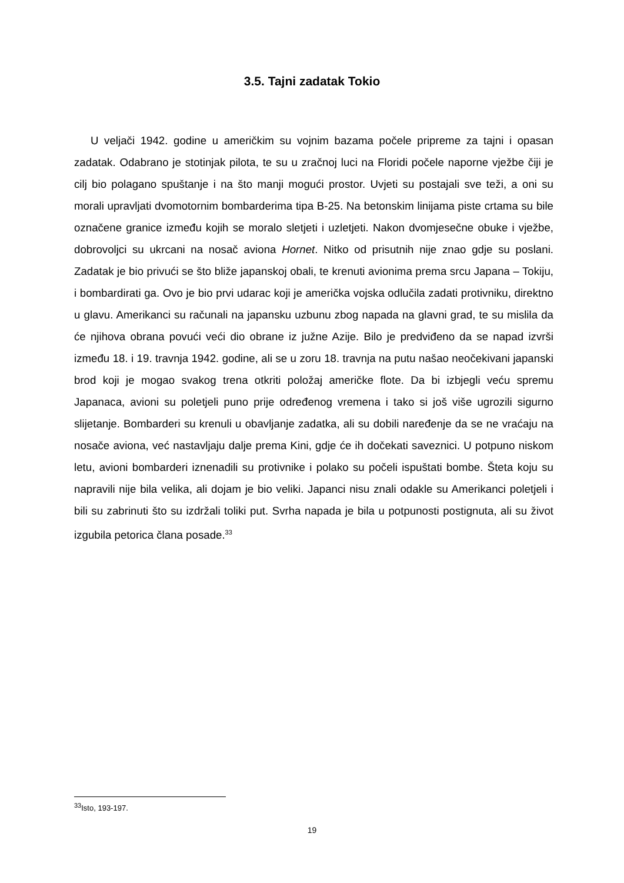3.5. Tajni zadatak Tokio
U veljači 1942. godine u američkim su vojnim bazama počele pripreme za tajni i opasan zadatak. Odabrano je stotinjak pilota, te su u zračnoj luci na Floridi počele naporne vježbe čiji je cilj bio polagano spuštanje i na što manji mogući prostor. Uvjeti su postajali sve teži, a oni su morali upravljati dvomotornim bombarderima tipa B-25. Na betonskim linijama piste crtama su bile označene granice između kojih se moralo sletjeti i uzletjeti. Nakon dvomjesečne obuke i vježbe, dobrovoljci su ukrcani na nosač aviona Hornet. Nitko od prisutnih nije znao gdje su poslani. Zadatak je bio privući se što bliže japanskoj obali, te krenuti avionima prema srcu Japana – Tokiju, i bombardirati ga. Ovo je bio prvi udarac koji je američka vojska odlučila zadati protivniku, direktno u glavu. Amerikanci su računali na japansku uzbunu zbog napada na glavni grad, te su mislila da će njihova obrana povući veći dio obrane iz južne Azije. Bilo je predviđeno da se napad izvrši između 18. i 19. travnja 1942. godine, ali se u zoru 18. travnja na putu našao neočekivani japanski brod koji je mogao svakog trena otkriti položaj američke flote. Da bi izbjegli veću spremu Japanaca, avioni su poletjeli puno prije određenog vremena i tako si još više ugrozili sigurno slijetanje. Bombarderi su krenuli u obavljanje zadatka, ali su dobili naređenje da se ne vraćaju na nosače aviona, već nastavljaju dalje prema Kini, gdje će ih dočekati saveznici. U potpuno niskom letu, avioni bombarderi iznenadili su protivnike i polako su počeli ispuštati bombe. Šteta koju su napravili nije bila velika, ali dojam je bio veliki. Japanci nisu znali odakle su Amerikanci poletjeli i bili su zabrinuti što su izdržali toliki put. Svrha napada je bila u potpunosti postignuta, ali su život izgubila petorica člana posade.<sup>33</sup>
<sup>33</sup> Isto, 193-197.
19